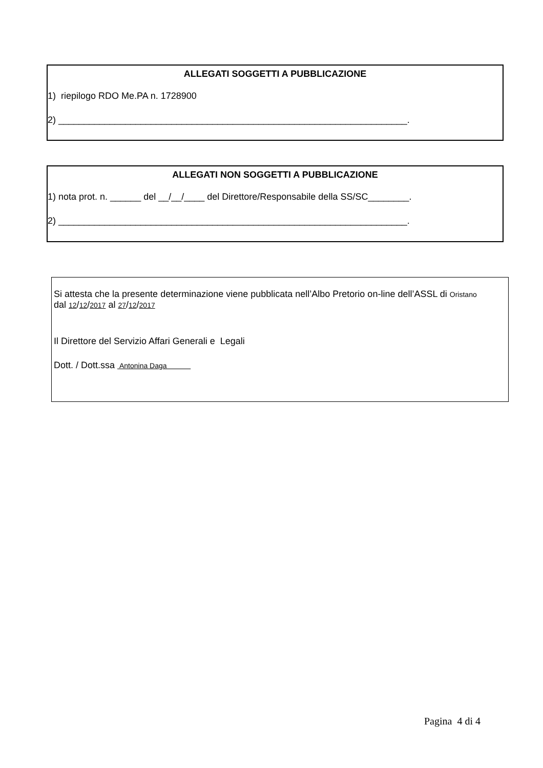ALLEGATI SOGGETTI A PUBBLICAZIONE
1) riepilogo RDO Me.PA n. 1728900
2) ____________________________________________________________________.
ALLEGATI NON SOGGETTI A PUBBLICAZIONE
1) nota prot. n. ______ del __/__/____ del Direttore/Responsabile della SS/SC________.
2) ____________________________________________________________________.
Si attesta che la presente determinazione viene pubblicata nell’Albo Pretorio on-line dell’ASSL di Oristano
dal 12/12/2017 al 27/12/2017
Il Direttore del Servizio Affari Generali e Legali
Dott. / Dott.ssa Antonina Daga
Pagina 4 di 4